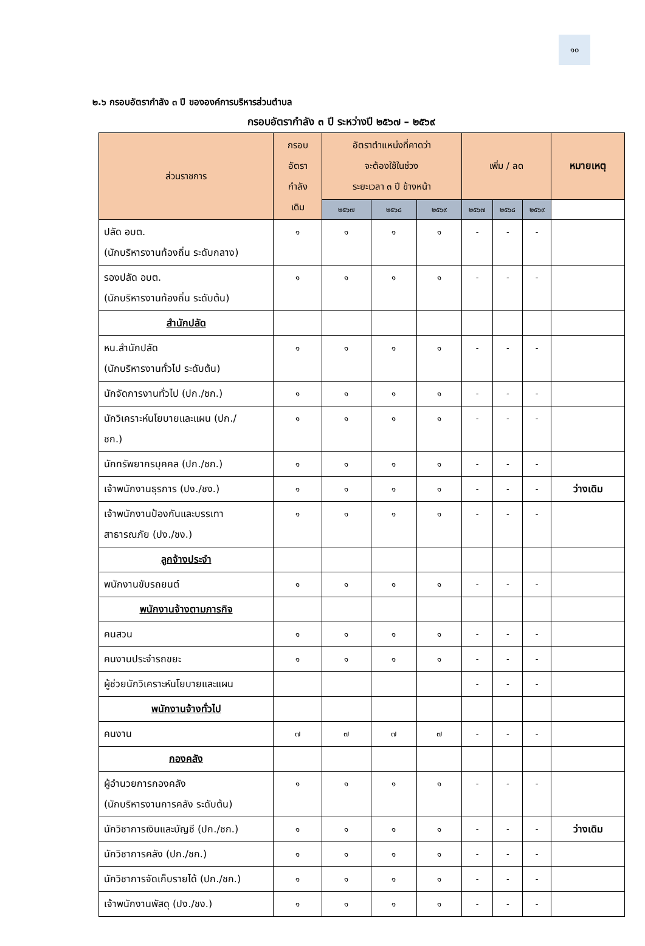๑๐
๒.๖ กรอบอัตรากำลัง ๓ ปี ขององค์การบริหารส่วนตำบล
กรอบอัตรากำลัง ๓ ปี ระหว่างปี ๒๕๖๗ – ๒๕๖๙
| ส่วนราชการ | กรอบ อัตรา กำลัง เดิม | อัตราตำแหน่งที่คาดว่า จะต้องใช้ในช่วง ระยะเวลา ๓ ปี ข้างหน้า | | | เพิ่ม / ลด | | | หมายเหตุ |
| --- | --- | --- | --- | --- | --- | --- | --- | --- |
| | | ๒๕๖๗ | ๒๕๖๘ | ๒๕๖๙ | ๒๕๖๗ | ๒๕๖๘ | ๒๕๖๙ | |
| ปลัด อบต. (นักบริหารงานท้องถิ่น ระดับกลาง) | ๑ | ๑ | ๑ | ๑ | - | - | - | |
| รองปลัด อบต. (นักบริหารงานท้องถิ่น ระดับต้น) | ๑ | ๑ | ๑ | ๑ | - | - | - | |
| สำนักปลัด | | | | | | | | |
| หน.สำนักปลัด (นักบริหารงานทั่วไป ระดับต้น) | ๑ | ๑ | ๑ | ๑ | - | - | - | |
| นักจัดการงานทั่วไป (ปก./ชก.) | ๑ | ๑ | ๑ | ๑ | - | - | - | |
| นักวิเคราะห์นโยบายและแผน (ปก./ ชก.) | ๑ | ๑ | ๑ | ๑ | - | - | - | |
| นักทรัพยากรบุคคล (ปก./ชก.) | ๑ | ๑ | ๑ | ๑ | - | - | - | |
| เจ้าพนักงานธุรการ (ปง./ชง.) | ๑ | ๑ | ๑ | ๑ | - | - | - | ว่างเดิม |
| เจ้าพนักงานป้องกันและบรรเทา สาธารณภัย (ปง./ชง.) | ๑ | ๑ | ๑ | ๑ | - | - | - | |
| ลูกจ้างประจำ | | | | | | | | |
| พนักงานขับรถยนต์ | ๑ | ๑ | ๑ | ๑ | - | - | - | |
| พนักงานจ้างตามภารกิจ | | | | | | | | |
| คนสวน | ๑ | ๑ | ๑ | ๑ | - | - | - | |
| คนงานประจำรถขยะ | ๑ | ๑ | ๑ | ๑ | - | - | - | |
| ผู้ช่วยนักวิเคราะห์นโยบายและแผน | | | | | - | - | - | |
| พนักงานจ้างทั่วไป | | | | | | | | |
| คนงาน | ๗ | ๗ | ๗ | ๗ | - | - | - | |
| กองคลัง | | | | | | | | |
| ผู้อำนวยการกองคลัง (นักบริหารงานการคลัง ระดับต้น) | ๑ | ๑ | ๑ | ๑ | - | - | - | |
| นักวิชาการเงินและบัญชี (ปก./ชก.) | ๑ | ๑ | ๑ | ๑ | - | - | - | ว่างเดิม |
| นักวิชาการคลัง (ปก./ชก.) | ๑ | ๑ | ๑ | ๑ | - | - | - | |
| นักวิชาการจัดเก็บรายได้ (ปก./ชก.) | ๑ | ๑ | ๑ | ๑ | - | - | - | |
| เจ้าพนักงานพัสดุ (ปง./ชง.) | ๑ | ๑ | ๑ | ๑ | - | - | - | |